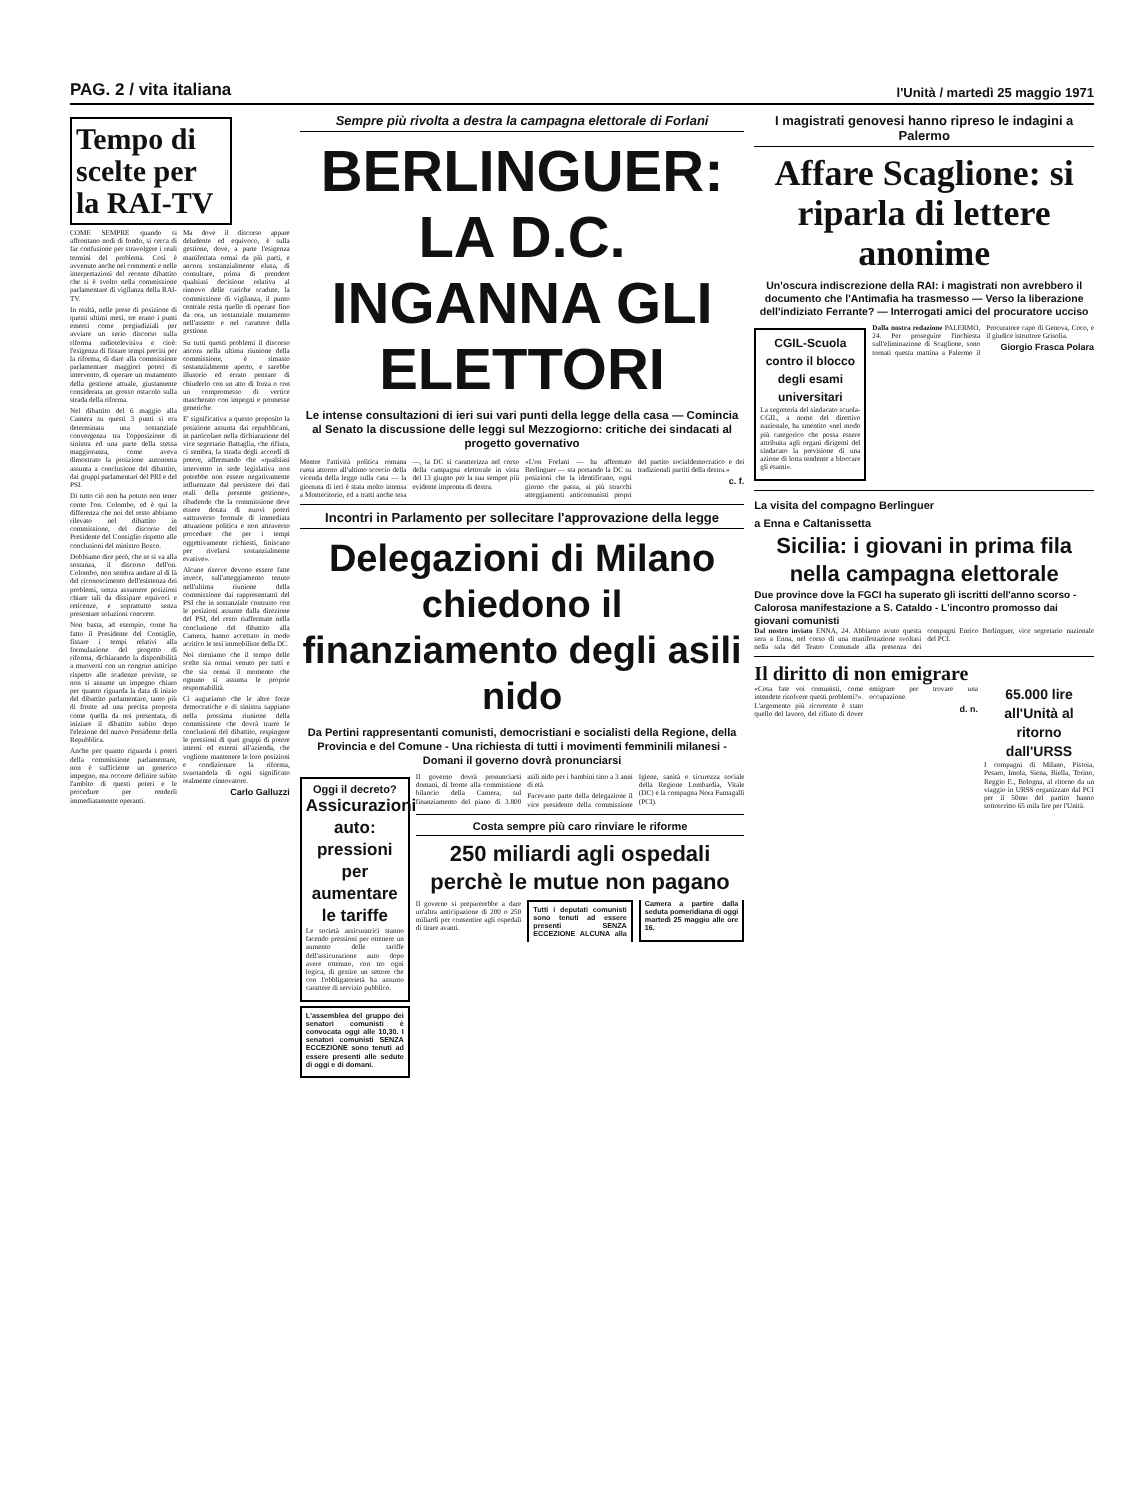PAG. 2 / vita italiana l'Unità / martedì 25 maggio 1971
Tempo di scelte per la RAI-TV
COME SEMPRE quando si affrontano nodi di fondo, si cerca di far confusione per stravolgere i reali termini del problema. Così è avvenuto anche nei commenti e nelle interpretazioni del recente dibattito che si è svolto nella commissione parlamentare di vigilanza della RAI-TV.
In realtà, nelle prese di posizione di questi ultimi mesi, tre erano i punti emersi come pregiudiziali per avviare un serio discorso sulla riforma radiotelevisiva e cioè: l'esigenza di fissare tempi precisi per la riforma, di dare alla commissione parlamentare maggiori poteri di intervento, di operare un mutamento della gestione attuale, giustamente considerata un grosso ostacolo sulla strada della riforma.
Nel dibattito del 6 maggio alla Camera su questi 3 punti si era determinata una sostanziale convergenza tra l'opposizione di sinistra ed una parte della stessa maggioranza, come aveva dimostrato la posizione autonoma assunta a conclusione del dibattito, dai gruppi parlamentari del PRI e del PSI.
Di tutto ciò non ha potuto non tener conto l'on. Colombo, ed è qui la differenza che noi del resto abbiamo rilevato nel dibattito in commissione, del discorso del Presidente del Consiglio rispetto alle conclusioni del ministro Bosco.
Dobbiamo dire però, che se si va alla sostanza, il discorso dell'on. Colombo, non sembra andare al di là del riconoscimento dell'esistenza dei problemi, senza assumere posizioni chiare tali da dissipare equivoci e reticenze, e soprattutto senza presentare soluzioni concrete.
Non basta, ad esempio, come ha fatto il Presidente del Consiglio, fissare i tempi relativi alla formulazione del progetto di riforma, dichiarando la disponibilità a muoversi con un congruo anticipo rispetto alle scadenze previste, se non si assume un impegno chiaro per quanto riguarda la data di inizio del dibattito parlamentare, tanto più di fronte ad una precisa proposta come quella da noi presentata, di iniziare il dibattito subito dopo l'elezione del nuovo Presidente della Repubblica.
Anche per quanto riguarda i poteri della commissione parlamentare, non è sufficiente un generico impegno, ma occorre definire subito l'ambito di questi poteri e le procedure per renderli immediatamente operanti.
Ma dove il discorso appare deludente ed equivoco, è sulla gestione, dove, a parte l'esigenza manifestata ormai da più parti, e ancora sostanzialmente elusa, di consultare, prima di prendere qualsiasi decisione relativa al rinnovo delle cariche scadute, la commissione di vigilanza, il punto centrale resta quello di operare fino da ora, un sostanziale mutamento nell'assetto e nel carattere della gestione.
Su tutti questi problemi il discorso ancora nella ultima riunione della commissione, è rimasto sostanzialmente aperto, e sarebbe illusorio ed errato pensare di chiuderlo con un atto di forza o con un compromesso di vertice mascherato con impegni e promesse generiche.
E' significativa a questo proposito la posizione assunta dai repubblicani, in particolare nella dichiarazione del vice segretario Battaglia, che rifiuta, ci sembra, la strada degli accordi di potere, affermando che «qualsiasi intervento in sede legislativa non potrebbe non essere negativamente influenzato dal persistere dei dati reali della presente gestione», ribadendo che la commissione deve essere dotata di nuovi poteri «attraverso formule di immediata attuazione politica e non attraverso procedure che per i tempi oggettivamente richiesti, finiscano per rivelarsi sostanzialmente evasive».
Alcune riserve devono essere fatte invece, sull'atteggiamento tenuto nell'ultima riunione della commissione dai rappresentanti del PSI che in sostanziale contrasto con le posizioni assunte dalla direzione del PSI, del resto riaffermate nella conclusione del dibattito alla Camera, hanno accettato in modo acritico le tesi immobiliste della DC.
Noi riteniamo che il tempo delle scelte sia ormai venuto per tutti e che sia ormai il momento che ognuno si assuma le proprie responsabilità.
Ci auguriamo che le altre forze democratiche e di sinistra sappiano nella prossima riunione della commissione che dovrà trarre le conclusioni del dibattito, respingere le pressioni di quei gruppi di potere interni ed esterni all'azienda, che vogliono mantenere le loro posizioni e condizionare la riforma, svuotandola di ogni significato realmente rinnovatore.
Carlo Galluzzi
Sempre più rivolta a destra la campagna elettorale di Forlani
BERLINGUER: LA D.C. INGANNA GLI ELETTORI
Le intense consultazioni di ieri sui vari punti della legge della casa — Comincia al Senato la discussione delle leggi sul Mezzogiorno: critiche dei sindacati al progetto governativo
Mentre l'attività politica romana ruota attorno all'ultimo scorcio della vicenda della legge sulla casa — la giornata di ieri è stata molto intensa a Montecitorio, ed a tratti anche tesa —, la DC si caratterizza nel corso della campagna elettorale in vista del 13 giugno per la sua sempre più evidente impronta di destra.
«L'on Forlani — ha affermato Berlinguer — sta portando la DC su posizioni che la identificano, ogni giorno che passa, ai più stracchi atteggiamenti anticomunisti propri del partito socialdemocratico e dei tradizionali partiti della destra.»
c. f.
Incontri in Parlamento per sollecitare l'approvazione della legge
Delegazioni di Milano chiedono il finanziamento degli asili nido
Da Pertini rappresentanti comunisti, democristiani e socialisti della Regione, della Provincia e del Comune - Una richiesta di tutti i movimenti femminili milanesi - Domani il governo dovrà pronunciarsi
Oggi il decreto?
Assicurazioni auto: pressioni per aumentare le tariffe
Le società assicuratrici stanno facendo pressioni per ottenere un aumento delle tariffe dell'assicurazione auto dopo avere ottenuto, con tro ogni logica, di gestire un settore che con l'obbligatorietà ha assunto carattere di servizio pubblico.
L'assemblea del gruppo dei senatori comunisti è convocata oggi alle 10,30. I senatori comunisti SENZA ECCEZIONE sono tenuti ad essere presenti alle sedute di oggi e di domani.
Il governo dovrà pronunciarsi domani, di fronte alla commissione bilancio della Camera, sul finanziamento del piano di 3.800 asili nido per i bambini sino a 3 anni di età.
Facevano parte della delegazione il vice presidente della commissione Igiene, sanità e sicurezza sociale della Regione Lombardia, Vitale (DC) e la compagna Nora Fumagalli (PCI).
Costa sempre più caro rinviare le riforme
250 miliardi agli ospedali perchè le mutue non pagano
Il governo si preparerebbe a dare un'altra anticipazione di 200 o 250 miliardi per consentire agli ospedali di tirare avanti.
Tutti i deputati comunisti sono tenuti ad essere presenti SENZA ECCEZIONE ALCUNA alla Camera a partire dalla seduta pomeridiana di oggi martedì 25 maggio alle ore 16.
I magistrati genovesi hanno ripreso le indagini a Palermo
Affare Scaglione: si riparla di lettere anonime
Un'oscura indiscrezione della RAI: i magistrati non avrebbero il documento che l'Antimafia ha trasmesso — Verso la liberazione dell'indiziato Ferrante? — Interrogati amici del procuratore ucciso
CGIL-Scuola contro il blocco degli esami universitari
La segreteria del sindacato scuola-CGIL, a nome del direttivo nazionale, ha smentito «nel modo più categorico che possa essere attribuita agli organi dirigenti del sindacato la previsione di una azione di lotta tendente a bloccare gli esami».
Dalla nostra redazione PALERMO, 24. Per proseguire l'inchiesta sull'eliminazione di Scaglione, sono tornati questa mattina a Palermo il Procuratore capo di Genova, Coco, e il giudice istruttore Grisolia.
Giorgio Frasca Polara
La visita del compagno Berlinguer
a Enna e Caltanissetta
Sicilia: i giovani in prima fila nella campagna elettorale
Due province dove la FGCI ha superato gli iscritti dell'anno scorso - Calorosa manifestazione a S. Cataldo - L'incontro promosso dai giovani comunisti
Dal nostro inviato ENNA, 24. Abbiamo avuto questa sera a Enna, nel corso di una manifestazione svoltasi nella sala del Teatro Comunale alla presenza dei compagni Enrico Berlinguer, vice segretario nazionale del PCI.
Il diritto di non emigrare
«Cosa fate voi comunisti, come intendete risolvere questi problemi?». L'argomento più ricorrente è stato quello del lavoro, del rifiuto di dover emigrare per trovare una occupazione.
d. n.
65.000 lire all'Unità al ritorno dall'URSS
I compagni di Milano, Pistoia, Pesaro, Imola, Siena, Biella, Torino, Reggio E., Bologna, al ritorno da un viaggio in URSS organizzato dal PCI per il 50mo del partito hanno sottoscritto 65 mila lire per l'Unità.